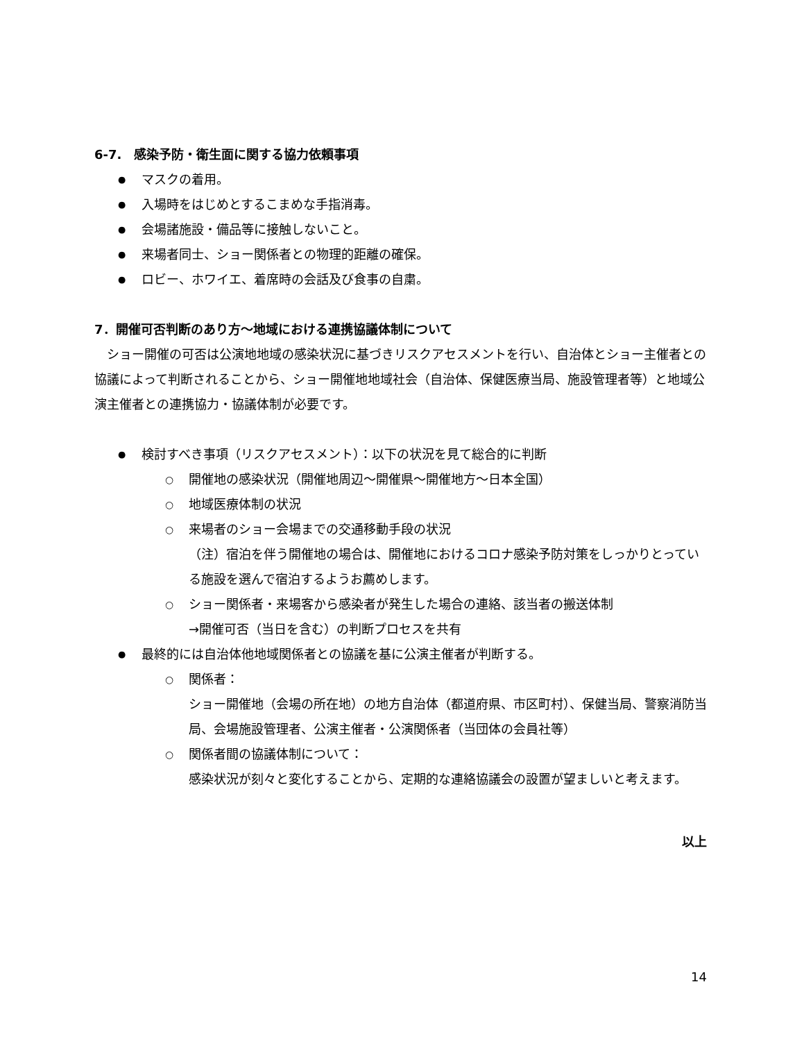6-7.　感染予防・衛生面に関する協力依頼事項
マスクの着用。
入場時をはじめとするこまめな手指消毒。
会場諸施設・備品等に接触しないこと。
来場者同士、ショー関係者との物理的距離の確保。
ロビー、ホワイエ、着席時の会話及び食事の自粛。
7．開催可否判断のあり方～地域における連携協議体制について
　ショー開催の可否は公演地地域の感染状況に基づきリスクアセスメントを行い、自治体とショー主催者との協議によって判断されることから、ショー開催地地域社会（自治体、保健医療当局、施設管理者等）と地域公演主催者との連携協力・協議体制が必要です。
検討すべき事項（リスクアセスメント）：以下の状況を見て総合的に判断
開催地の感染状況（開催地周辺～開催県～開催地方～日本全国）
地域医療体制の状況
来場者のショー会場までの交通移動手段の状況
（注）宿泊を伴う開催地の場合は、開催地におけるコロナ感染予防対策をしっかりとっている施設を選んで宿泊するようお薦めします。
ショー関係者・来場客から感染者が発生した場合の連絡、該当者の搬送体制
→開催可否（当日を含む）の判断プロセスを共有
最終的には自治体他地域関係者との協議を基に公演主催者が判断する。
関係者：
ショー開催地（会場の所在地）の地方自治体（都道府県、市区町村）、保健当局、警察消防当局、会場施設管理者、公演主催者・公演関係者（当団体の会員社等）
関係者間の協議体制について：
感染状況が刻々と変化することから、定期的な連絡協議会の設置が望ましいと考えます。
以上
14